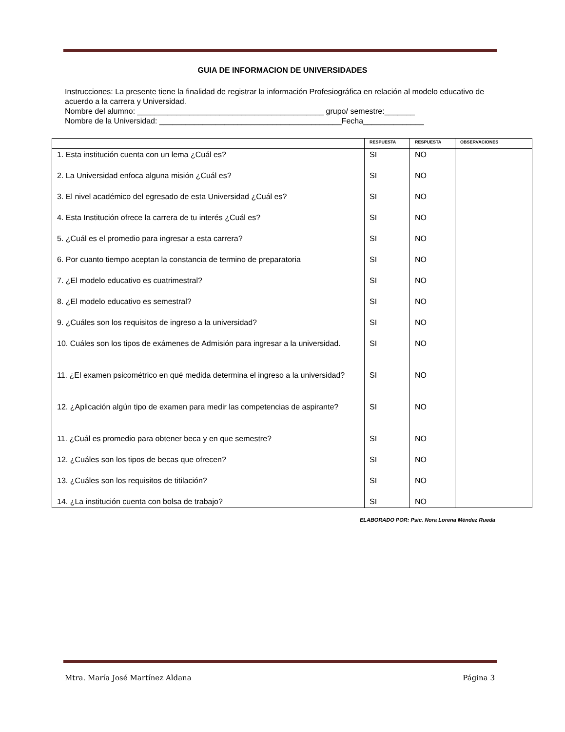GUIA DE INFORMACION DE UNIVERSIDADES
Instrucciones: La presente tiene la finalidad de registrar la información Profesiográfica en relación al modelo educativo de acuerdo a la carrera y Universidad.
Nombre del alumno: ___________________________________________ grupo/ semestre:_______
Nombre de la Universidad: __________________________________________Fecha______________
| | RESPUESTA | RESPUESTA | OBSERVACIONES |
| --- | --- | --- | --- |
| 1. Esta institución cuenta con un lema ¿Cuál es? | SI | NO | |
| 2. La Universidad enfoca alguna misión ¿Cuál es? | SI | NO | |
| 3. El nivel académico del egresado de esta Universidad ¿Cuál es? | SI | NO | |
| 4. Esta Institución ofrece la carrera de tu interés ¿Cuál es? | SI | NO | |
| 5. ¿Cuál es el promedio para ingresar a esta carrera? | SI | NO | |
| 6. Por cuanto tiempo aceptan la constancia de termino de preparatoria | SI | NO | |
| 7. ¿El modelo educativo es cuatrimestral? | SI | NO | |
| 8. ¿El modelo educativo es semestral? | SI | NO | |
| 9. ¿Cuáles son los requisitos de ingreso a la universidad? | SI | NO | |
| 10. Cuáles son los tipos de exámenes de Admisión para ingresar a la universidad. | SI | NO | |
| 11. ¿El examen psicométrico en qué medida determina el ingreso a la universidad? | SI | NO | |
| 12. ¿Aplicación algún tipo de examen para medir las competencias de aspirante? | SI | NO | |
| 11. ¿Cuál es promedio para obtener beca y en que semestre? | SI | NO | |
| 12. ¿Cuáles son los tipos de becas que ofrecen? | SI | NO | |
| 13. ¿Cuáles son los requisitos de titilación? | SI | NO | |
| 14. ¿La institución cuenta con bolsa de trabajo? | SI | NO | |
ELABORADO POR: Psic. Nora Lorena Méndez Rueda
Mtra. María José Martínez Aldana Página 3